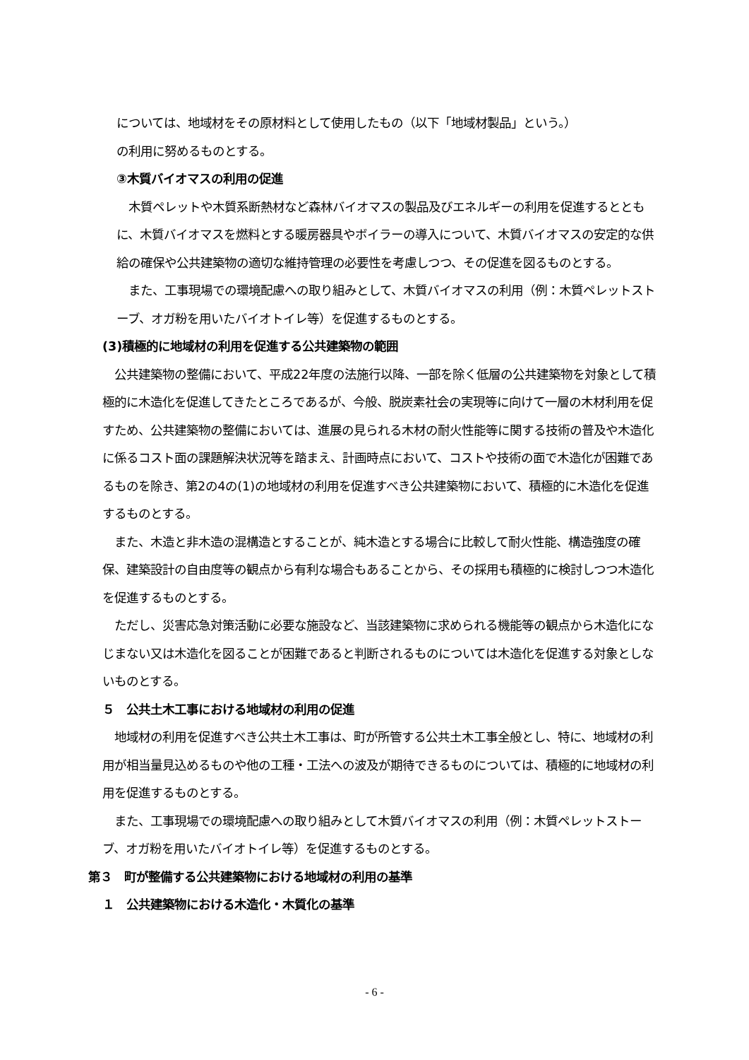については、地域材をその原材料として使用したもの（以下「地域材製品」という。）
の利用に努めるものとする。
③木質バイオマスの利用の促進
　木質ペレットや木質系断熱材など森林バイオマスの製品及びエネルギーの利用を促進するとともに、木質バイオマスを燃料とする暖房器具やボイラーの導入について、木質バイオマスの安定的な供給の確保や公共建築物の適切な維持管理の必要性を考慮しつつ、その促進を図るものとする。
　また、工事現場での環境配慮への取り組みとして、木質バイオマスの利用（例：木質ペレットストーブ、オガ粉を用いたバイオトイレ等）を促進するものとする。
(3)積極的に地域材の利用を促進する公共建築物の範囲
　公共建築物の整備において、平成22年度の法施行以降、一部を除く低層の公共建築物を対象として積極的に木造化を促進してきたところであるが、今般、脱炭素社会の実現等に向けて一層の木材利用を促すため、公共建築物の整備においては、進展の見られる木材の耐火性能等に関する技術の普及や木造化に係るコスト面の課題解決状況等を踏まえ、計画時点において、コストや技術の面で木造化が困難であるものを除き、第2の4の(1)の地域材の利用を促進すべき公共建築物において、積極的に木造化を促進するものとする。
　また、木造と非木造の混構造とすることが、純木造とする場合に比較して耐火性能、構造強度の確保、建築設計の自由度等の観点から有利な場合もあることから、その採用も積極的に検討しつつ木造化を促進するものとする。
　ただし、災害応急対策活動に必要な施設など、当該建築物に求められる機能等の観点から木造化になじまない又は木造化を図ることが困難であると判断されるものについては木造化を促進する対象としないものとする。
５　公共土木工事における地域材の利用の促進
　地域材の利用を促進すべき公共土木工事は、町が所管する公共土木工事全般とし、特に、地域材の利用が相当量見込めるものや他の工種・工法への波及が期待できるものについては、積極的に地域材の利用を促進するものとする。
　また、工事現場での環境配慮への取り組みとして木質バイオマスの利用（例：木質ペレットストーブ、オガ粉を用いたバイオトイレ等）を促進するものとする。
第３　町が整備する公共建築物における地域材の利用の基準
１　公共建築物における木造化・木質化の基準
- 6 -